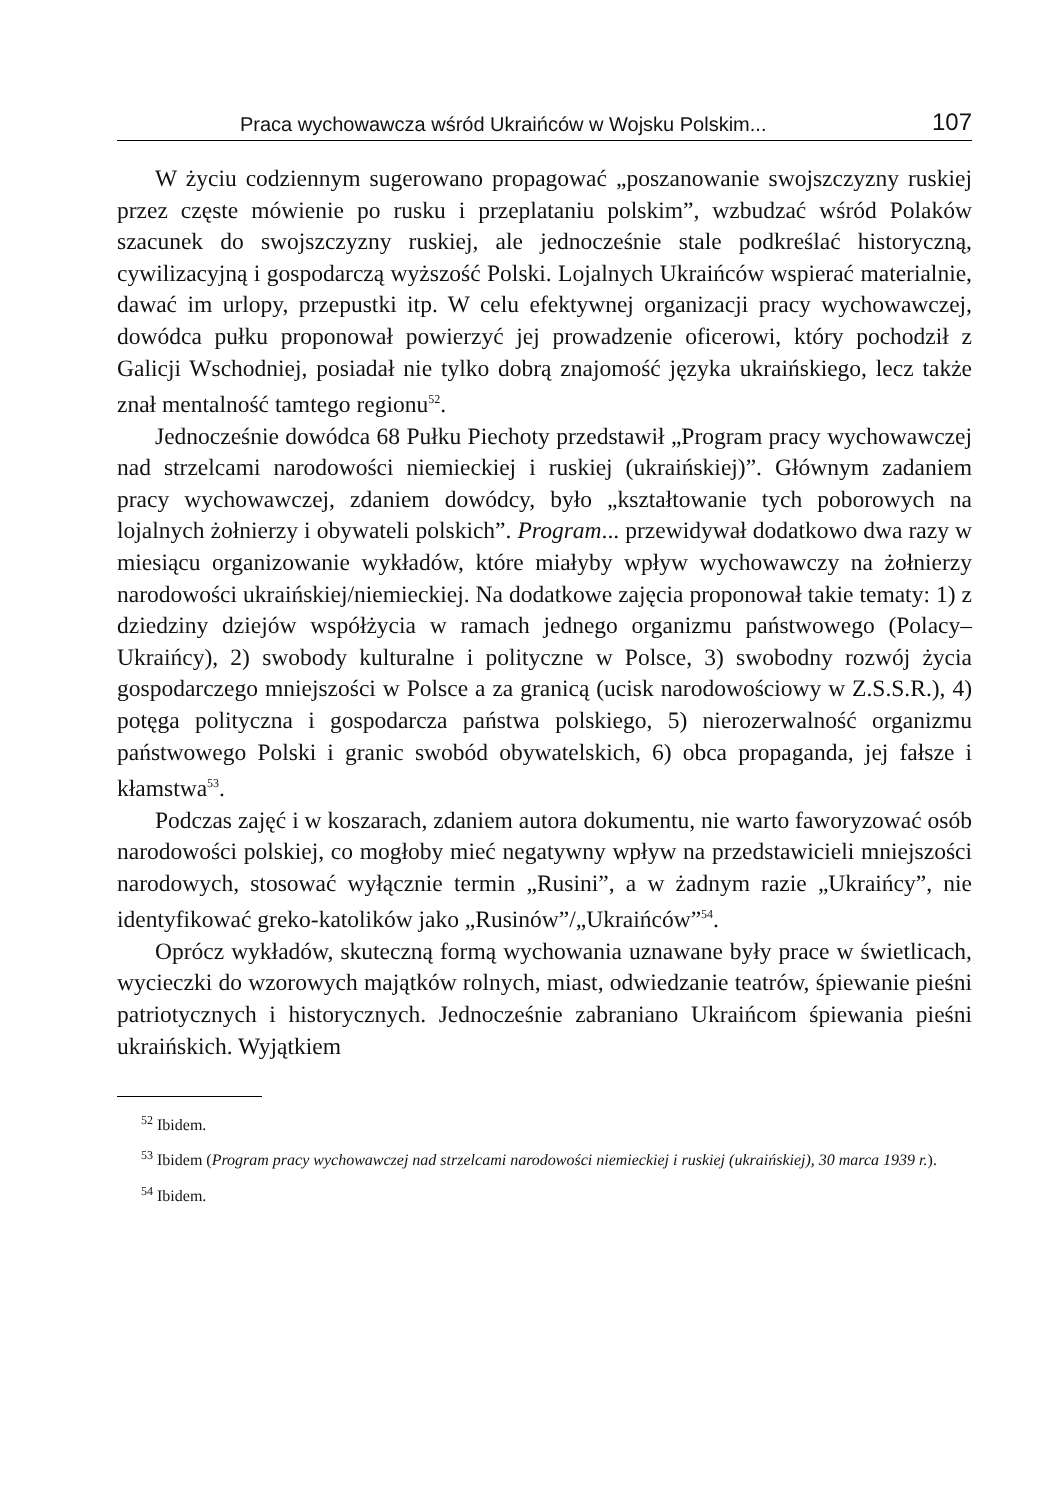Praca wychowawcza wśród Ukraińców w Wojsku Polskim... 107
W życiu codziennym sugerowano propagować „poszanowanie swojszczyzny ruskiej przez częste mówienie po rusku i przeplataniu polskim”, wzbudzać wśród Polaków szacunek do swojszczyzny ruskiej, ale jednocześnie stale podkreślać historyczną, cywilizacyjną i gospodarczą wyższość Polski. Lojalnych Ukraińców wspierać materialnie, dawać im urlopy, przepustki itp. W celu efektywnej organizacji pracy wychowawczej, dowódca pułku proponował powierzyć jej prowadzenie oficerowi, który pochodził z Galicji Wschodniej, posiadał nie tylko dobrą znajomość języka ukraińskiego, lecz także znał mentalność tamtego regionu<sup>52</sup>.
Jednocześnie dowódca 68 Pułku Piechoty przedstawił „Program pracy wychowawczej nad strzelcami narodowości niemieckiej i ruskiej (ukraińskiej)”. Głównym zadaniem pracy wychowawczej, zdaniem dowódcy, było „kształtowanie tych poborowych na lojalnych żołnierzy i obywateli polskich”. Program... przewidywał dodatkowo dwa razy w miesiącu organizowanie wykładów, które miałyby wpływ wychowawczy na żołnierzy narodowości ukraińskiej/niemieckiej. Na dodatkowe zajęcia proponował takie tematy: 1) z dziedziny dziejów współżycia w ramach jednego organizmu państwowego (Polacy–Ukraińcy), 2) swobody kulturalne i polityczne w Polsce, 3) swobodny rozwój życia gospodarczego mniejszości w Polsce a za granicą (ucisk narodowościowy w Z.S.S.R.), 4) potęga polityczna i gospodarcza państwa polskiego, 5) nierozerwalność organizmu państwowego Polski i granic swobód obywatelskich, 6) obca propaganda, jej fałsze i kłamstwa<sup>53</sup>.
Podczas zajęć i w koszarach, zdaniem autora dokumentu, nie warto faworyzować osób narodowości polskiej, co mogłoby mieć negatywny wpływ na przedstawicieli mniejszości narodowych, stosować wyłącznie termin „Rusini”, a w żadnym razie „Ukraińcy”, nie identyfikować greko-katolików jako „Rusinów”/„Ukraińców”<sup>54</sup>.
Oprócz wykładów, skuteczną formą wychowania uznawane były prace w świetlicach, wycieczki do wzorowych majątków rolnych, miast, odwiedzanie teatrów, śpiewanie pieśni patriotycznych i historycznych. Jednocześnie zabraniano Ukraińcom śpiewania pieśni ukraińskich. Wyjątkiem
<sup>52</sup> Ibidem.
<sup>53</sup> Ibidem (Program pracy wychowawczej nad strzelcami narodowości niemieckiej i ruskiej (ukraińskiej), 30 marca 1939 r.).
<sup>54</sup> Ibidem.